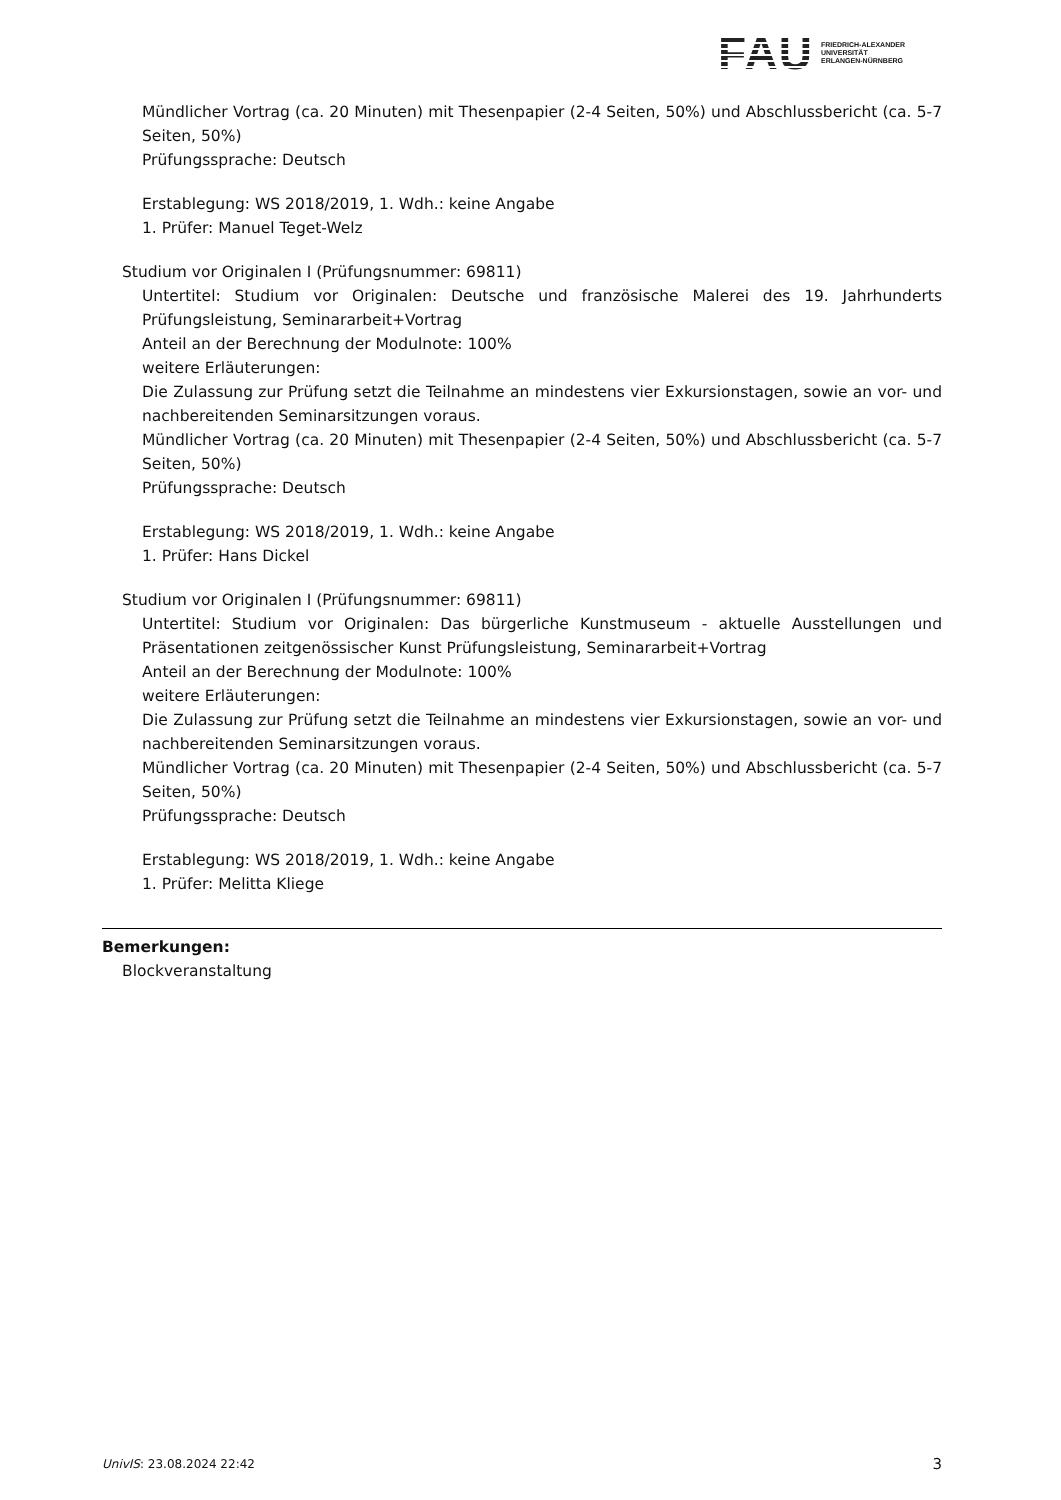FAU
FRIEDRICH-ALEXANDER
UNIVERSITÄT
ERLANGEN-NÜRNBERG
Mündlicher Vortrag (ca. 20 Minuten) mit Thesenpapier (2-4 Seiten, 50%) und Abschlussbericht (ca. 5-7 Seiten, 50%)
Prüfungssprache: Deutsch
Erstablegung: WS 2018/2019, 1. Wdh.: keine Angabe
1. Prüfer: Manuel Teget-Welz
Studium vor Originalen I (Prüfungsnummer: 69811)
Untertitel: Studium vor Originalen: Deutsche und französische Malerei des 19. Jahrhunderts Prüfungsleistung, Seminararbeit+Vortrag
Anteil an der Berechnung der Modulnote: 100%
weitere Erläuterungen:
Die Zulassung zur Prüfung setzt die Teilnahme an mindestens vier Exkursionstagen, sowie an vor- und nachbereitenden Seminarsitzungen voraus.
Mündlicher Vortrag (ca. 20 Minuten) mit Thesenpapier (2-4 Seiten, 50%) und Abschlussbericht (ca. 5-7 Seiten, 50%)
Prüfungssprache: Deutsch
Erstablegung: WS 2018/2019, 1. Wdh.: keine Angabe
1. Prüfer: Hans Dickel
Studium vor Originalen I (Prüfungsnummer: 69811)
Untertitel: Studium vor Originalen: Das bürgerliche Kunstmuseum - aktuelle Ausstellungen und Präsentationen zeitgenössischer Kunst Prüfungsleistung, Seminararbeit+Vortrag
Anteil an der Berechnung der Modulnote: 100%
weitere Erläuterungen:
Die Zulassung zur Prüfung setzt die Teilnahme an mindestens vier Exkursionstagen, sowie an vor- und nachbereitenden Seminarsitzungen voraus.
Mündlicher Vortrag (ca. 20 Minuten) mit Thesenpapier (2-4 Seiten, 50%) und Abschlussbericht (ca. 5-7 Seiten, 50%)
Prüfungssprache: Deutsch
Erstablegung: WS 2018/2019, 1. Wdh.: keine Angabe
1. Prüfer: Melitta Kliege
Bemerkungen:
Blockveranstaltung
UnivIS: 23.08.2024 22:42 3